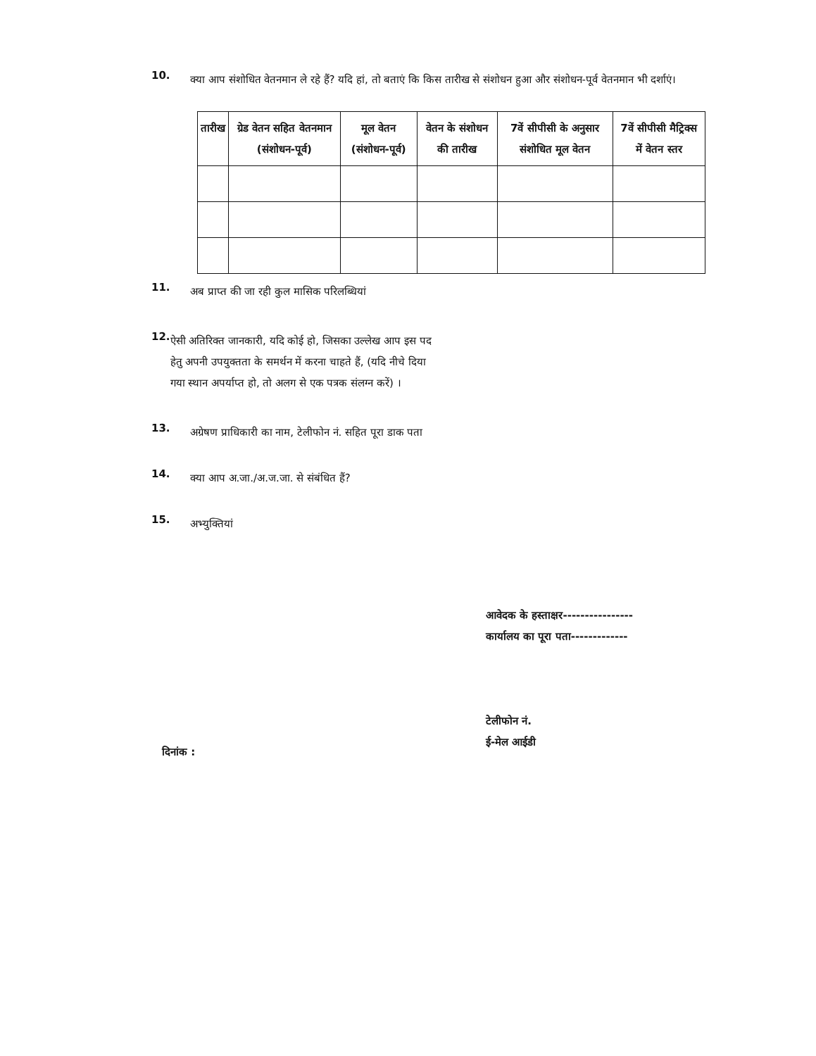10.
क्या आप संशोधित वेतनमान ले रहे हैं? यदि हां, तो बताएं कि किस तारीख से संशोधन हुआ और संशोधन-पूर्व वेतनमान भी दर्शाएं।
| तारीख | ग्रेड वेतन सहित वेतनमान (संशोधन-पूर्व) | मूल वेतन (संशोधन-पूर्व) | वेतन के संशोधन की तारीख | 7वें सीपीसी के अनुसार संशोधित मूल वेतन | 7वें सीपीसी मैट्रिक्स में वेतन स्तर |
| --- | --- | --- | --- | --- | --- |
11.
अब प्राप्त की जा रही कुल मासिक परिलब्धियां
12.
ऐसी अतिरिक्त जानकारी, यदि कोई हो, जिसका उल्लेख आप इस पद हेतु अपनी उपयुक्तता के समर्थन में करना चाहते हैं, (यदि नीचे दिया गया स्थान अपर्याप्त हो, तो अलग से एक पत्रक संलग्न करें) ।
13.
अग्रेषण प्राधिकारी का नाम, टेलीफोन नं. सहित पूरा डाक पता
14.
क्या आप अ.जा./अ.ज.जा. से संबंधित हैं?
15.
अभ्युक्तियां
आवेदक के हस्ताक्षर----------------
कार्यालय का पूरा पता-------------
टेलीफोन नं.
ई-मेल आईडी
दिनांक :